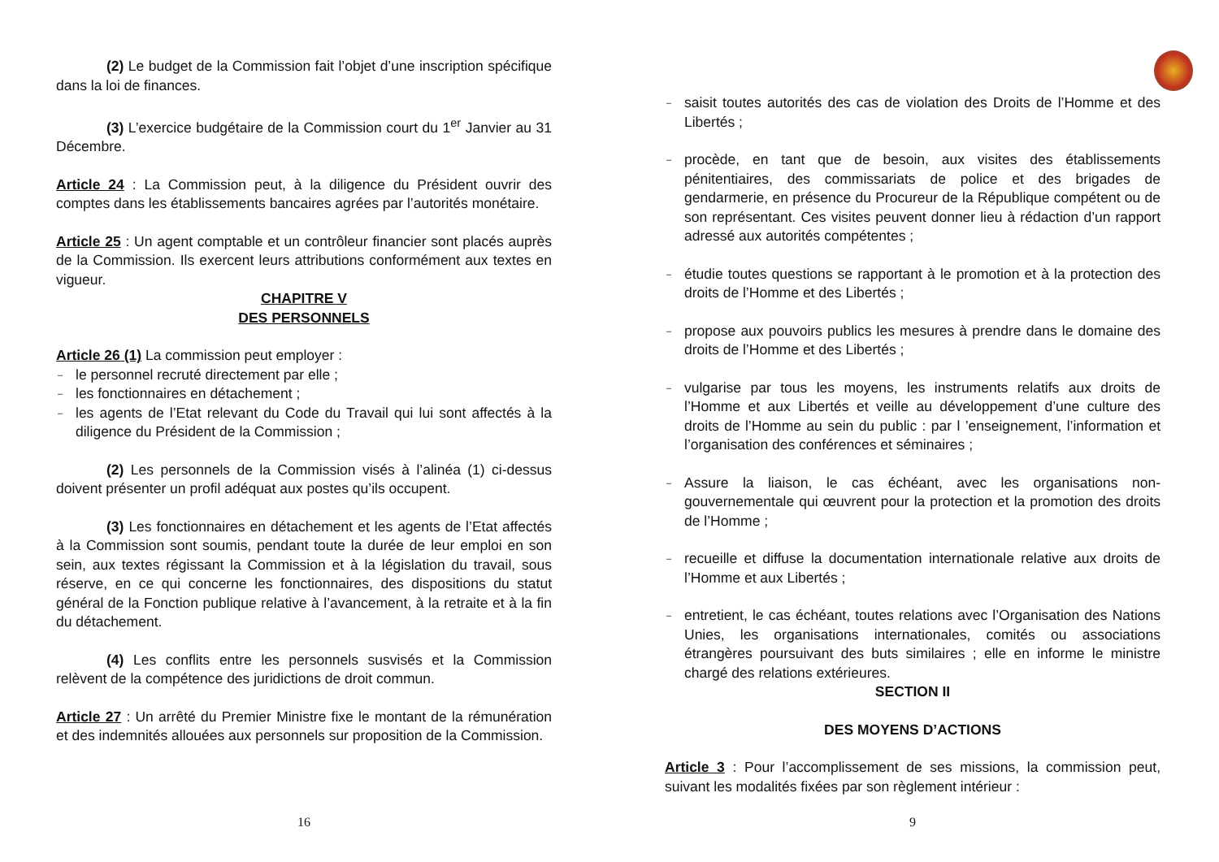(2) Le budget de la Commission fait l’objet d’une inscription spécifique dans la loi de finances.
(3) L’exercice budgétaire de la Commission court du 1<sup>er</sup> Janvier au 31 Décembre.
Article 24 : La Commission peut, à la diligence du Président ouvrir des comptes dans les établissements bancaires agrées par l’autorités monétaire.
Article 25 : Un agent comptable et un contrôleur financier sont placés auprès de la Commission. Ils exercent leurs attributions conformément aux textes en vigueur.
CHAPITRE V
DES PERSONNELS
Article 26 (1) La commission peut employer :
le personnel recruté directement par elle ;
les fonctionnaires en détachement ;
les agents de l’Etat relevant du Code du Travail qui lui sont affectés à la diligence du Président de la Commission ;
(2) Les personnels de la Commission visés à l’alinéa (1) ci-dessus doivent présenter un profil adéquat aux postes qu’ils occupent.
(3) Les fonctionnaires en détachement et les agents de l’Etat affectés à la Commission sont soumis, pendant toute la durée de leur emploi en son sein, aux textes régissant la Commission et à la législation du travail, sous réserve, en ce qui concerne les fonctionnaires, des dispositions du statut général de la Fonction publique relative à l’avancement, à la retraite et à la fin du détachement.
(4) Les conflits entre les personnels susvisés et la Commission relèvent de la compétence des juridictions de droit commun.
Article 27 : Un arrêté du Premier Ministre fixe le montant de la rémunération et des indemnités allouées aux personnels sur proposition de la Commission.
16
saisit toutes autorités des cas de violation des Droits de l’Homme et des Libertés ;
procède, en tant que de besoin, aux visites des établissements pénitentiaires, des commissariats de police et des brigades de gendarmerie, en présence du Procureur de la République compétent ou de son représentant. Ces visites peuvent donner lieu à rédaction d’un rapport adressé aux autorités compétentes ;
étudie toutes questions se rapportant à le promotion et à la protection des droits de l’Homme et des Libertés ;
propose aux pouvoirs publics les mesures à prendre dans le domaine des droits de l’Homme et des Libertés ;
vulgarise par tous les moyens, les instruments relatifs aux droits de l’Homme et aux Libertés et veille au développement d’une culture des droits de l’Homme au sein du public : par l ’enseignement, l’information et l’organisation des conférences et séminaires ;
Assure la liaison, le cas échéant, avec les organisations non-gouvernementale qui œuvrent pour la protection et la promotion des droits de l’Homme ;
recueille et diffuse la documentation internationale relative aux droits de l’Homme et aux Libertés ;
entretient, le cas échéant, toutes relations avec l’Organisation des Nations Unies, les organisations internationales, comités ou associations étrangères poursuivant des buts similaires ; elle en informe le ministre chargé des relations extérieures.
SECTION II
DES MOYENS D’ACTIONS
Article 3 : Pour l’accomplissement de ses missions, la commission peut, suivant les modalités fixées par son règlement intérieur :
9